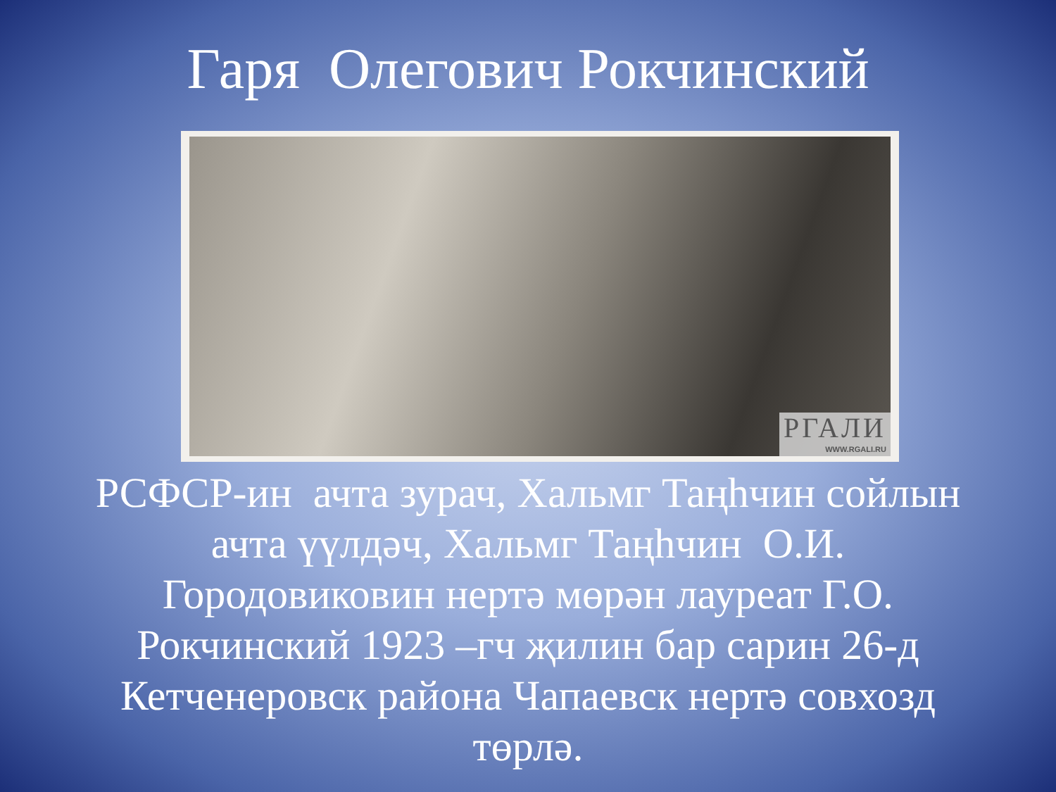Гаря Олегович Рокчинский
РГАЛИ
WWW.RGALI.RU
РСФСР-ин ачта зурач, Хальмг Таңһчин сойлын ачта үүлдәч, Хальмг Таңһчин О.И. Городовиковин нертә мөрән лауреат Г.О. Рокчинский 1923 –гч җилин бар сарин 26-д Кетченеровск района Чапаевск нертә совхозд төрлә.